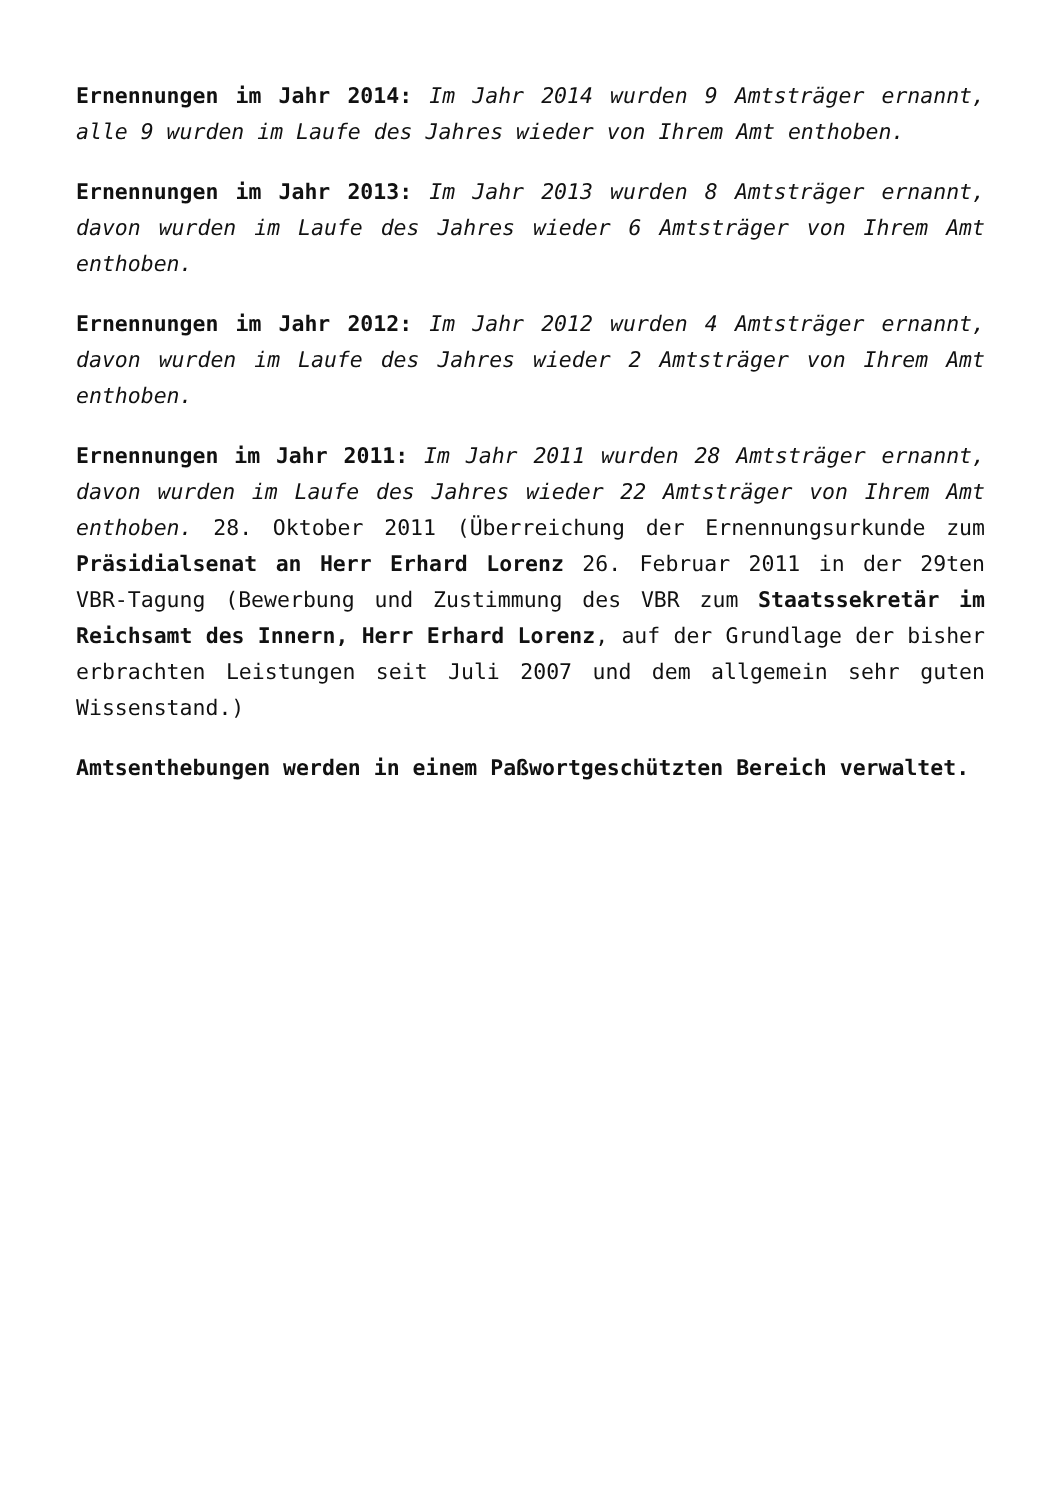Ernennungen im Jahr 2014: Im Jahr 2014 wurden 9 Amtsträger ernannt, alle 9 wurden im Laufe des Jahres wieder von Ihrem Amt enthoben.
Ernennungen im Jahr 2013: Im Jahr 2013 wurden 8 Amtsträger ernannt, davon wurden im Laufe des Jahres wieder 6 Amtsträger von Ihrem Amt enthoben.
Ernennungen im Jahr 2012: Im Jahr 2012 wurden 4 Amtsträger ernannt, davon wurden im Laufe des Jahres wieder 2 Amtsträger von Ihrem Amt enthoben.
Ernennungen im Jahr 2011: Im Jahr 2011 wurden 28 Amtsträger ernannt, davon wurden im Laufe des Jahres wieder 22 Amtsträger von Ihrem Amt enthoben. 28. Oktober 2011 (Überreichung der Ernennungsurkunde zum Präsidialsenat an Herr Erhard Lorenz 26. Februar 2011 in der 29ten VBR-Tagung (Bewerbung und Zustimmung des VBR zum Staatssekretär im Reichsamt des Innern, Herr Erhard Lorenz, auf der Grundlage der bisher erbrachten Leistungen seit Juli 2007 und dem allgemein sehr guten Wissenstand.)
Amtsenthebungen werden in einem Paßwortgeschützten Bereich verwaltet.